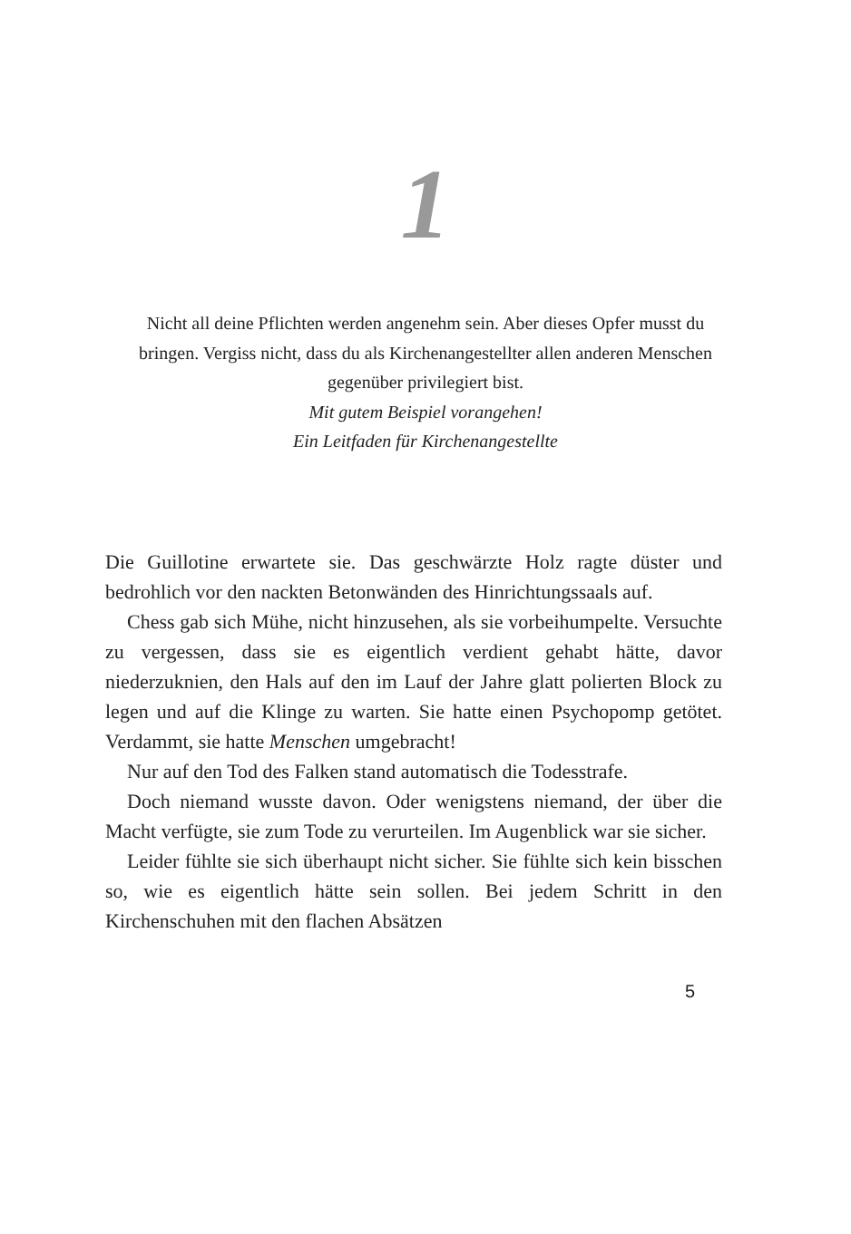1
Nicht all deine Pflichten werden angenehm sein. Aber dieses Opfer musst du bringen. Vergiss nicht, dass du als Kirchenangestellter allen anderen Menschen gegenüber privilegiert bist.
Mit gutem Beispiel vorangehen!
Ein Leitfaden für Kirchenangestellte
Die Guillotine erwartete sie. Das geschwärzte Holz ragte düster und bedrohlich vor den nackten Betonwänden des Hinrichtungssaals auf.
Chess gab sich Mühe, nicht hinzusehen, als sie vorbeihumpelte. Versuchte zu vergessen, dass sie es eigentlich verdient gehabt hätte, davor niederzuknien, den Hals auf den im Lauf der Jahre glatt polierten Block zu legen und auf die Klinge zu warten. Sie hatte einen Psychopomp getötet. Verdammt, sie hatte Menschen umgebracht!
Nur auf den Tod des Falken stand automatisch die Todesstrafe.
Doch niemand wusste davon. Oder wenigstens niemand, der über die Macht verfügte, sie zum Tode zu verurteilen. Im Augenblick war sie sicher.
Leider fühlte sie sich überhaupt nicht sicher. Sie fühlte sich kein bisschen so, wie es eigentlich hätte sein sollen. Bei jedem Schritt in den Kirchenschuhen mit den flachen Absätzen
5